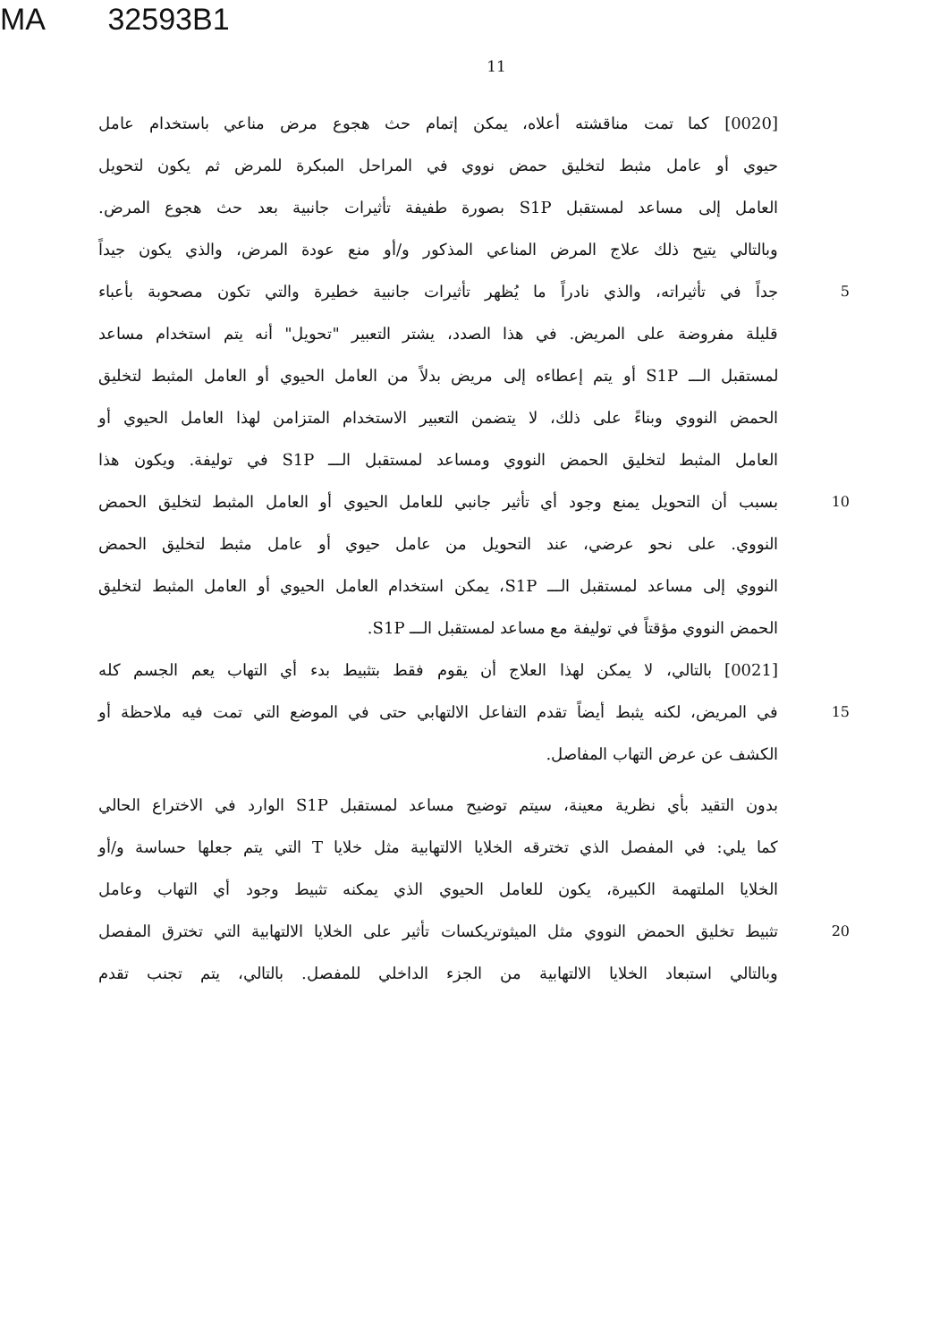MA 32593B1
11
[0020] كما تمت مناقشته أعلاه، يمكن إتمام حث هجوع مرض مناعي باستخدام عامل
حيوي أو عامل مثبط لتخليق حمض نووي في المراحل المبكرة للمرض ثم يكون لتحويل
العامل إلى مساعد لمستقبل S1P بصورة طفيفة تأثيرات جانبية بعد حث هجوع المرض.
وبالتالي يتيح ذلك علاج المرض المناعي المذكور و/أو منع عودة المرض، والذي يكون جيداً
جداً في تأثيراته، والذي نادراً ما يُظهر تأثيرات جانبية خطيرة والتي تكون مصحوبة بأعباء
5
قليلة مفروضة على المريض. في هذا الصدد، يشتر التعبير "تحويل" أنه يتم استخدام مساعد
لمستقبل الـــ S1P أو يتم إعطاءه إلى مريض بدلاً من العامل الحيوي أو العامل المثبط لتخليق
الحمض النووي وبناءً على ذلك، لا يتضمن التعبير الاستخدام المتزامن لهذا العامل الحيوي أو
العامل المثبط لتخليق الحمض النووي ومساعد لمستقبل الـــ S1P في توليفة. ويكون هذا
بسبب أن التحويل يمنع وجود أي تأثير جانبي للعامل الحيوي أو العامل المثبط لتخليق الحمض
10
النووي. على نحو عرضي، عند التحويل من عامل حيوي أو عامل مثبط لتخليق الحمض
النووي إلى مساعد لمستقبل الـــ S1P، يمكن استخدام العامل الحيوي أو العامل المثبط لتخليق
الحمض النووي مؤقتاً في توليفة مع مساعد لمستقبل الـــ S1P.
[0021] بالتالي، لا يمكن لهذا العلاج أن يقوم فقط بتثبيط بدء أي التهاب يعم الجسم كله
في المريض، لكنه يثبط أيضاً تقدم التفاعل الالتهابي حتى في الموضع التي تمت فيه ملاحظة أو
15
الكشف عن عرض التهاب المفاصل.
بدون التقيد بأي نظرية معينة، سيتم توضيح مساعد لمستقبل S1P الوارد في الاختراع الحالي
كما يلي: في المفصل الذي تخترقه الخلايا الالتهابية مثل خلايا T التي يتم جعلها حساسة و/أو
الخلايا الملتهمة الكبيرة، يكون للعامل الحيوي الذي يمكنه تثبيط وجود أي التهاب وعامل
تثبيط تخليق الحمض النووي مثل الميثوتريكسات تأثير على الخلايا الالتهابية التي تخترق المفصل
20
وبالتالي استبعاد الخلايا الالتهابية من الجزء الداخلي للمفصل. بالتالي، يتم تجنب تقدم